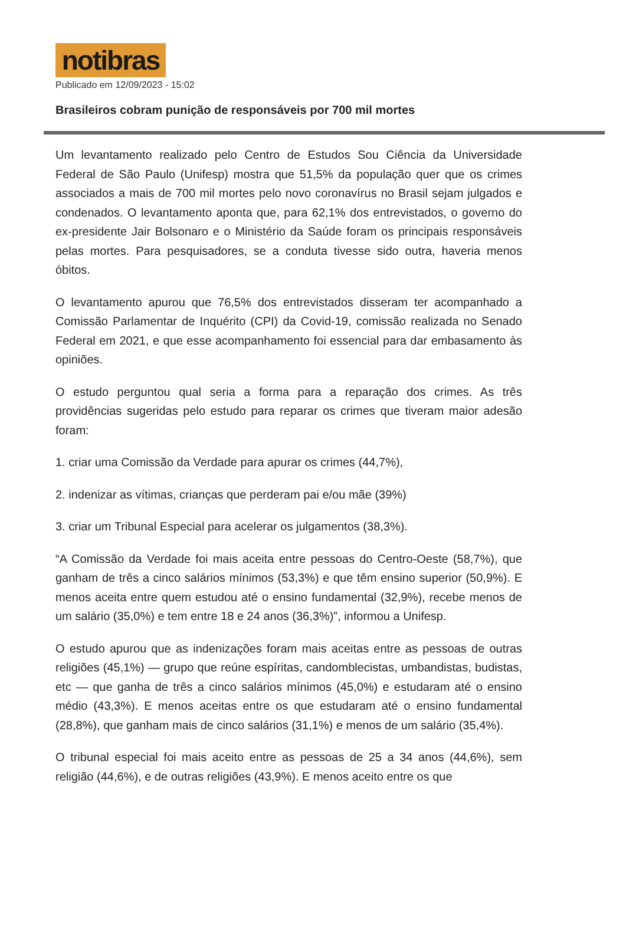notibras
Publicado em 12/09/2023 - 15:02
Brasileiros cobram punição de responsáveis por 700 mil mortes
Um levantamento realizado pelo Centro de Estudos Sou Ciência da Universidade Federal de São Paulo (Unifesp) mostra que 51,5% da população quer que os crimes associados a mais de 700 mil mortes pelo novo coronavírus no Brasil sejam julgados e condenados. O levantamento aponta que, para 62,1% dos entrevistados, o governo do ex-presidente Jair Bolsonaro e o Ministério da Saúde foram os principais responsáveis pelas mortes. Para pesquisadores, se a conduta tivesse sido outra, haveria menos óbitos.
O levantamento apurou que 76,5% dos entrevistados disseram ter acompanhado a Comissão Parlamentar de Inquérito (CPI) da Covid-19, comissão realizada no Senado Federal em 2021, e que esse acompanhamento foi essencial para dar embasamento às opiniões.
O estudo perguntou qual seria a forma para a reparação dos crimes. As três providências sugeridas pelo estudo para reparar os crimes que tiveram maior adesão foram:
1. criar uma Comissão da Verdade para apurar os crimes (44,7%),
2. indenizar as vítimas, crianças que perderam pai e/ou mãe (39%)
3. criar um Tribunal Especial para acelerar os julgamentos (38,3%).
“A Comissão da Verdade foi mais aceita entre pessoas do Centro-Oeste (58,7%), que ganham de três a cinco salários mínimos (53,3%) e que têm ensino superior (50,9%). E menos aceita entre quem estudou até o ensino fundamental (32,9%), recebe menos de um salário (35,0%) e tem entre 18 e 24 anos (36,3%)”, informou a Unifesp.
O estudo apurou que as indenizações foram mais aceitas entre as pessoas de outras religiões (45,1%) — grupo que reúne espíritas, candomblecistas, umbandistas, budistas, etc — que ganha de três a cinco salários mínimos (45,0%) e estudaram até o ensino médio (43,3%). E menos aceitas entre os que estudaram até o ensino fundamental (28,8%), que ganham mais de cinco salários (31,1%) e menos de um salário (35,4%).
O tribunal especial foi mais aceito entre as pessoas de 25 a 34 anos (44,6%), sem religião (44,6%), e de outras religiões (43,9%). E menos aceito entre os que